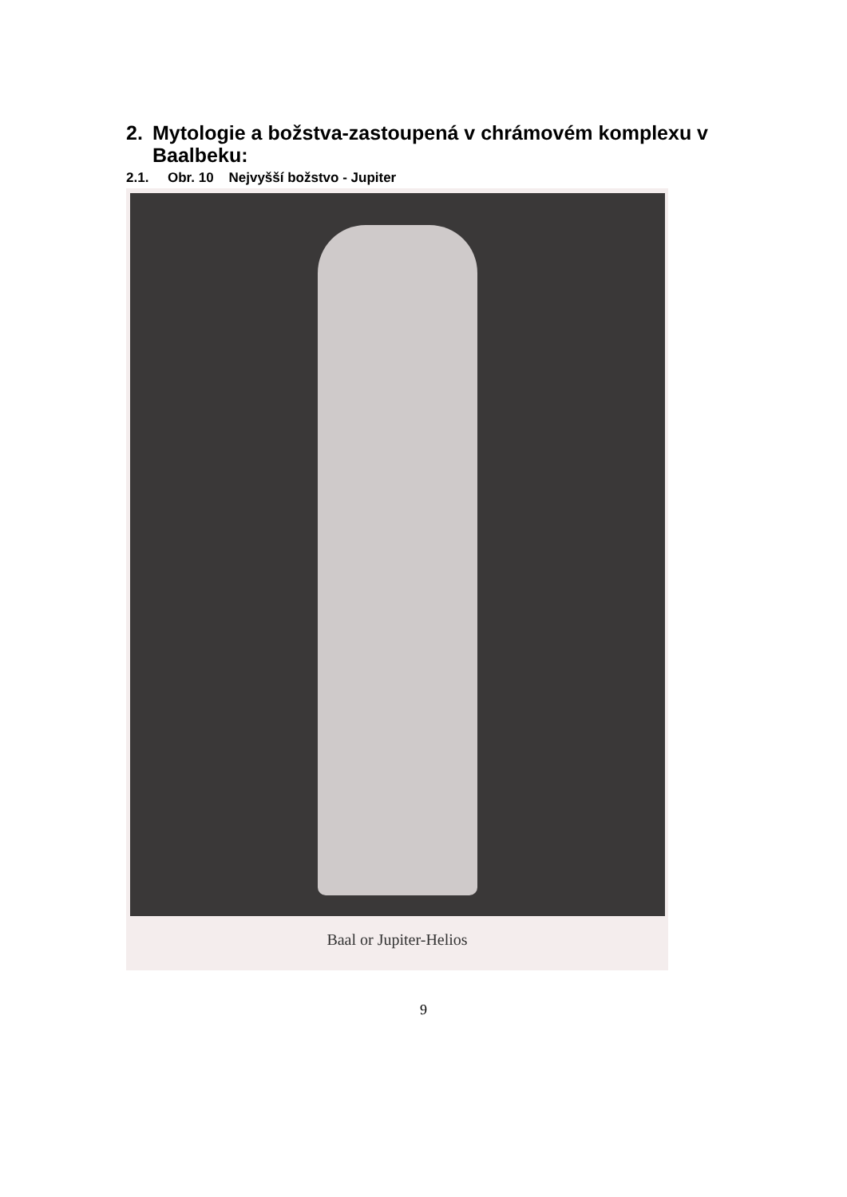2. Mytologie a božstva-zastoupená v chrámovém komplexu v
Baalbeku:
2.1. Obr. 10 Nejvyšší božstvo - Jupiter
Baal or Jupiter-Helios
9